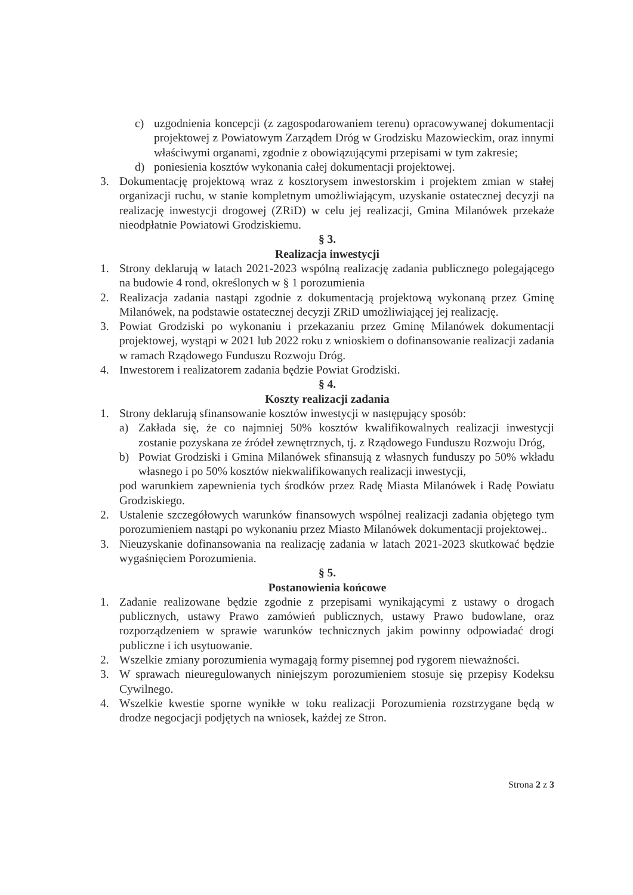c) uzgodnienia koncepcji (z zagospodarowaniem terenu) opracowywanej dokumentacji projektowej z Powiatowym Zarządem Dróg w Grodzisku Mazowieckim, oraz innymi właściwymi organami, zgodnie z obowiązującymi przepisami w tym zakresie;
d) poniesienia kosztów wykonania całej dokumentacji projektowej.
3. Dokumentację projektową wraz z kosztorysem inwestorskim i projektem zmian w stałej organizacji ruchu, w stanie kompletnym umożliwiającym, uzyskanie ostatecznej decyzji na realizację inwestycji drogowej (ZRiD) w celu jej realizacji, Gmina Milanówek przekaże nieodpłatnie Powiatowi Grodziskiemu.
§ 3.
Realizacja inwestycji
1. Strony deklarują w latach 2021-2023 wspólną realizację zadania publicznego polegającego na budowie 4 rond, określonych w § 1 porozumienia
2. Realizacja zadania nastąpi zgodnie z dokumentacją projektową wykonaną przez Gminę Milanówek, na podstawie ostatecznej decyzji ZRiD umożliwiającej jej realizację.
3. Powiat Grodziski po wykonaniu i przekazaniu przez Gminę Milanówek dokumentacji projektowej, wystąpi w 2021 lub 2022 roku z wnioskiem o dofinansowanie realizacji zadania w ramach Rządowego Funduszu Rozwoju Dróg.
4. Inwestorem i realizatorem zadania będzie Powiat Grodziski.
§ 4.
Koszty realizacji zadania
1. Strony deklarują sfinansowanie kosztów inwestycji w następujący sposób:
a) Zakłada się, że co najmniej 50% kosztów kwalifikowalnych realizacji inwestycji zostanie pozyskana ze źródeł zewnętrznych, tj. z Rządowego Funduszu Rozwoju Dróg,
b) Powiat Grodziski i Gmina Milanówek sfinansują z własnych funduszy po 50% wkładu własnego i po 50% kosztów niekwalifikowanych realizacji inwestycji,
pod warunkiem zapewnienia tych środków przez Radę Miasta Milanówek i Radę Powiatu Grodziskiego.
2. Ustalenie szczegółowych warunków finansowych wspólnej realizacji zadania objętego tym porozumieniem nastąpi po wykonaniu przez Miasto Milanówek dokumentacji projektowej..
3. Nieuzyskanie dofinansowania na realizację zadania w latach 2021-2023 skutkować będzie wygaśnięciem Porozumienia.
§ 5.
Postanowienia końcowe
1. Zadanie realizowane będzie zgodnie z przepisami wynikającymi z ustawy o drogach publicznych, ustawy Prawo zamówień publicznych, ustawy Prawo budowlane, oraz rozporządzeniem w sprawie warunków technicznych jakim powinny odpowiadać drogi publiczne i ich usytuowanie.
2. Wszelkie zmiany porozumienia wymagają formy pisemnej pod rygorem nieważności.
3. W sprawach nieuregulowanych niniejszym porozumieniem stosuje się przepisy Kodeksu Cywilnego.
4. Wszelkie kwestie sporne wynikłe w toku realizacji Porozumienia rozstrzygane będą w drodze negocjacji podjętych na wniosek, każdej ze Stron.
Strona 2 z 3